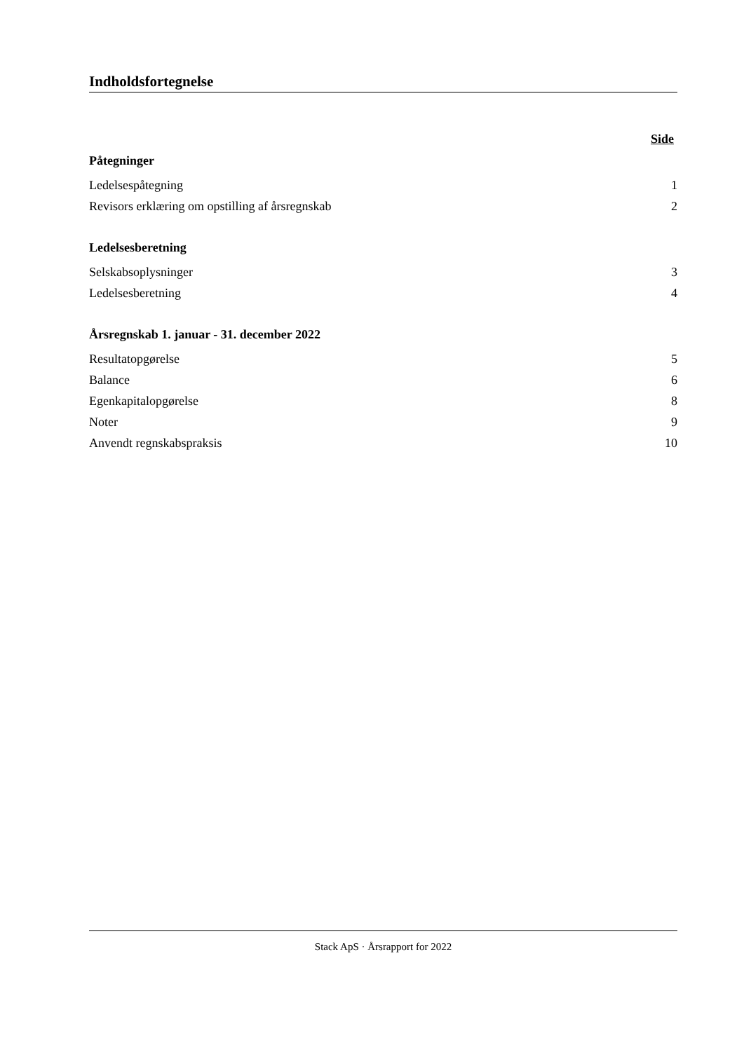Indholdsfortegnelse
Side
Påtegninger
Ledelsespåtegning 1
Revisors erklæring om opstilling af årsregnskab 2
Ledelsesberetning
Selskabsoplysninger 3
Ledelsesberetning 4
Årsregnskab 1. januar - 31. december 2022
Resultatopgørelse 5
Balance 6
Egenkapitalopgørelse 8
Noter 9
Anvendt regnskabspraksis 10
Stack ApS · Årsrapport for 2022